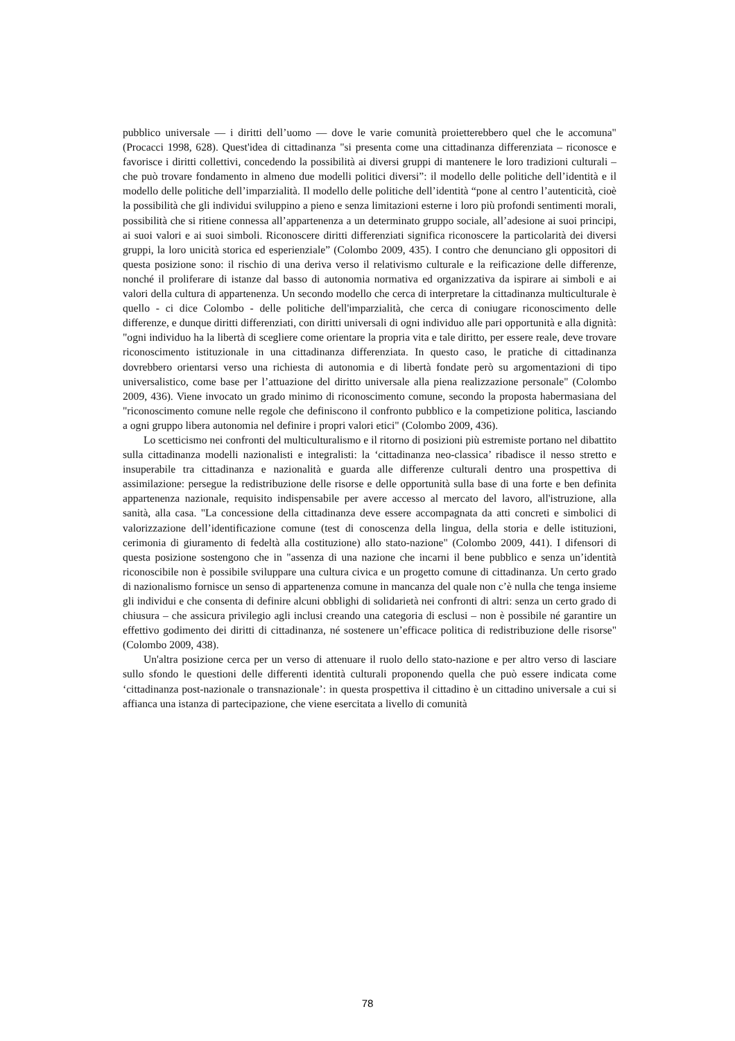pubblico universale — i diritti dell’uomo — dove le varie comunità proietterebbero quel che le accomuna" (Procacci 1998, 628). Quest'idea di cittadinanza "si presenta come una cittadinanza differenziata – riconosce e favorisce i diritti collettivi, concedendo la possibilità ai diversi gruppi di mantenere le loro tradizioni culturali – che può trovare fondamento in almeno due modelli politici diversi”: il modello delle politiche dell’identità e il modello delle politiche dell’imparzialità. Il modello delle politiche dell’identità “pone al centro l’autenticità, cioè la possibilità che gli individui sviluppino a pieno e senza limitazioni esterne i loro più profondi sentimenti morali, possibilità che si ritiene connessa all’appartenenza a un determinato gruppo sociale, all’adesione ai suoi principi, ai suoi valori e ai suoi simboli. Riconoscere diritti differenziati significa riconoscere la particolarità dei diversi gruppi, la loro unicità storica ed esperienziale” (Colombo 2009, 435). I contro che denunciano gli oppositori di questa posizione sono: il rischio di una deriva verso il relativismo culturale e la reificazione delle differenze, nonché il proliferare di istanze dal basso di autonomia normativa ed organizzativa da ispirare ai simboli e ai valori della cultura di appartenenza. Un secondo modello che cerca di interpretare la cittadinanza multiculturale è quello - ci dice Colombo - delle politiche dell'imparzialità, che cerca di coniugare riconoscimento delle differenze, e dunque diritti differenziati, con diritti universali di ogni individuo alle pari opportunità e alla dignità: "ogni individuo ha la libertà di scegliere come orientare la propria vita e tale diritto, per essere reale, deve trovare riconoscimento istituzionale in una cittadinanza differenziata. In questo caso, le pratiche di cittadinanza dovrebbero orientarsi verso una richiesta di autonomia e di libertà fondate però su argomentazioni di tipo universalistico, come base per l’attuazione del diritto universale alla piena realizzazione personale" (Colombo 2009, 436). Viene invocato un grado minimo di riconoscimento comune, secondo la proposta habermasiana del "riconoscimento comune nelle regole che definiscono il confronto pubblico e la competizione politica, lasciando a ogni gruppo libera autonomia nel definire i propri valori etici" (Colombo 2009, 436).
Lo scetticismo nei confronti del multiculturalismo e il ritorno di posizioni più estremiste portano nel dibattito sulla cittadinanza modelli nazionalisti e integralisti: la ‘cittadinanza neo-classica’ ribadisce il nesso stretto e insuperabile tra cittadinanza e nazionalità e guarda alle differenze culturali dentro una prospettiva di assimilazione: persegue la redistribuzione delle risorse e delle opportunità sulla base di una forte e ben definita appartenenza nazionale, requisito indispensabile per avere accesso al mercato del lavoro, all'istruzione, alla sanità, alla casa. "La concessione della cittadinanza deve essere accompagnata da atti concreti e simbolici di valorizzazione dell’identificazione comune (test di conoscenza della lingua, della storia e delle istituzioni, cerimonia di giuramento di fedeltà alla costituzione) allo stato-nazione" (Colombo 2009, 441). I difensori di questa posizione sostengono che in "assenza di una nazione che incarni il bene pubblico e senza un’identità riconoscibile non è possibile sviluppare una cultura civica e un progetto comune di cittadinanza. Un certo grado di nazionalismo fornisce un senso di appartenenza comune in mancanza del quale non c’è nulla che tenga insieme gli individui e che consenta di definire alcuni obblighi di solidarietà nei confronti di altri: senza un certo grado di chiusura – che assicura privilegio agli inclusi creando una categoria di esclusi – non è possibile né garantire un effettivo godimento dei diritti di cittadinanza, né sostenere un’efficace politica di redistribuzione delle risorse" (Colombo 2009, 438).
Un'altra posizione cerca per un verso di attenuare il ruolo dello stato-nazione e per altro verso di lasciare sullo sfondo le questioni delle differenti identità culturali proponendo quella che può essere indicata come ‘cittadinanza post-nazionale o transnazionale’: in questa prospettiva il cittadino è un cittadino universale a cui si affianca una istanza di partecipazione, che viene esercitata a livello di comunità
78